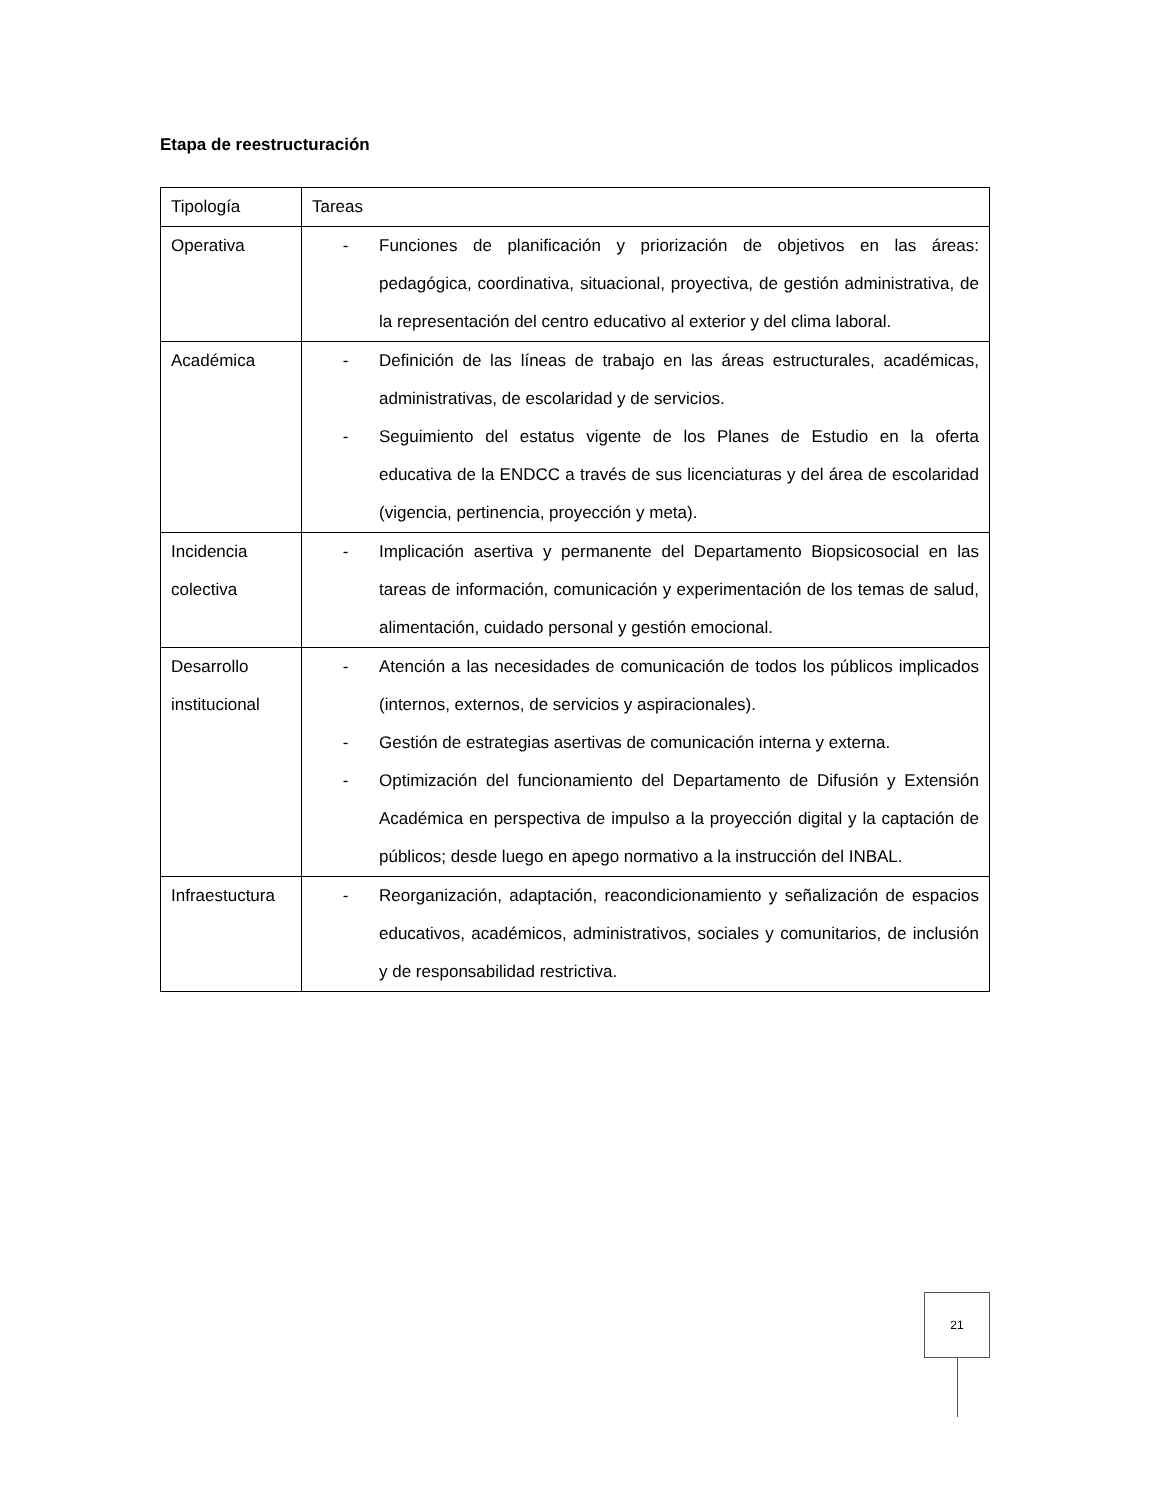Etapa de reestructuración
| Tipología | Tareas |
| Operativa | - Funciones de planificación y priorización de objetivos en las áreas: pedagógica, coordinativa, situacional, proyectiva, de gestión administrativa, de la representación del centro educativo al exterior y del clima laboral. |
| Académica | - Definición de las líneas de trabajo en las áreas estructurales, académicas, administrativas, de escolaridad y de servicios. - Seguimiento del estatus vigente de los Planes de Estudio en la oferta educativa de la ENDCC a través de sus licenciaturas y del área de escolaridad (vigencia, pertinencia, proyección y meta). |
| Incidencia colectiva | - Implicación asertiva y permanente del Departamento Biopsicosocial en las tareas de información, comunicación y experimentación de los temas de salud, alimentación, cuidado personal y gestión emocional. |
| Desarrollo institucional | - Atención a las necesidades de comunicación de todos los públicos implicados (internos, externos, de servicios y aspiracionales). - Gestión de estrategias asertivas de comunicación interna y externa. - Optimización del funcionamiento del Departamento de Difusión y Extensión Académica en perspectiva de impulso a la proyección digital y la captación de públicos; desde luego en apego normativo a la instrucción del INBAL. |
| Infraestuctura | - Reorganización, adaptación, reacondicionamiento y señalización de espacios educativos, académicos, administrativos, sociales y comunitarios, de inclusión y de responsabilidad restrictiva. |
21